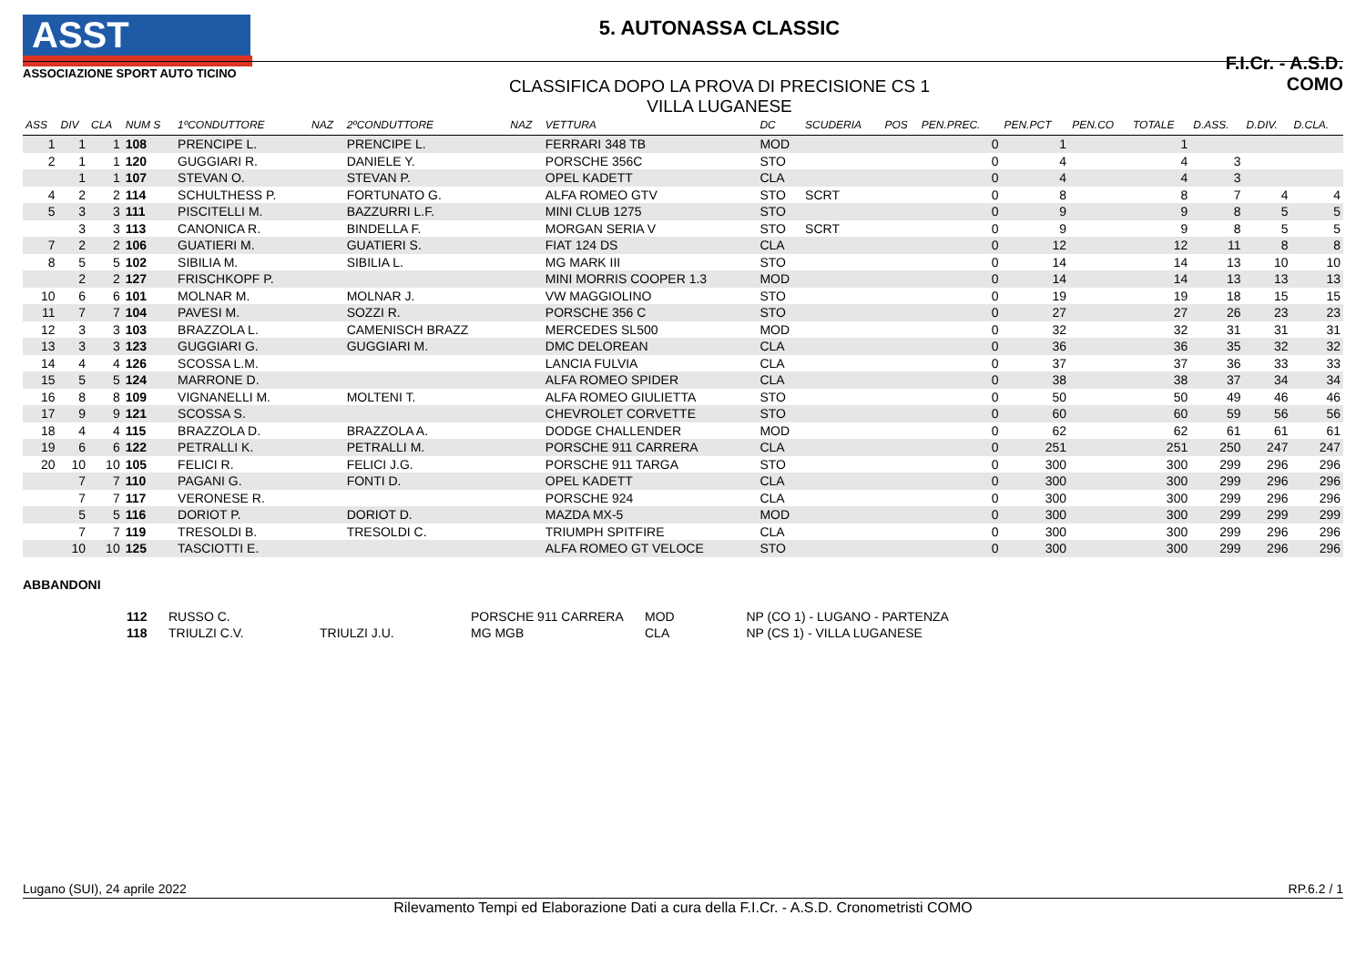ASST
ASSOCIAZIONE SPORT AUTO TICINO
5. AUTONASSA CLASSIC
CLASSIFICA DOPO LA PROVA DI PRECISIONE CS 1
VILLA LUGANESE
F.I.Cr. - A.S.D. COMO
| ASS | DIV | CLA | NUM S | 1ºCONDUTTORE | NAZ | 2ºCONDUTTORE | NAZ | VETTURA | DC | SCUDERIA | POS | PEN.PREC. | PEN.PCT | PEN.CO | TOTALE | D.ASS. | D.DIV. | D.CLA. |
| --- | --- | --- | --- | --- | --- | --- | --- | --- | --- | --- | --- | --- | --- | --- | --- | --- | --- | --- |
| 1 | 1 | 1 | 108 | PRENCIPE L. | | PRENCIPE L. | | FERRARI 348 TB | MOD | | | 0 | 1 | | 1 | | | |
| 2 | 1 | 1 | 120 | GUGGIARI R. | | DANIELE Y. | | PORSCHE 356C | STO | | | 0 | 4 | | 4 | 3 | | |
| | 1 | 1 | 107 | STEVAN O. | | STEVAN P. | | OPEL KADETT | CLA | | | 0 | 4 | | 4 | 3 | | |
| 4 | 2 | 2 | 114 | SCHULTHESS P. | | FORTUNATO G. | | ALFA ROMEO GTV | STO | SCRT | | 0 | 8 | | 8 | 7 | 4 | 4 |
| 5 | 3 | 3 | 111 | PISCITELLI M. | | BAZZURRI L.F. | | MINI CLUB 1275 | STO | | | 0 | 9 | | 9 | 8 | 5 | 5 |
| | 3 | 3 | 113 | CANONICA R. | | BINDELLA F. | | MORGAN SERIA V | STO | SCRT | | 0 | 9 | | 9 | 8 | 5 | 5 |
| 7 | 2 | 2 | 106 | GUATIERI M. | | GUATIERI S. | | FIAT 124 DS | CLA | | | 0 | 12 | | 12 | 11 | 8 | 8 |
| 8 | 5 | 5 | 102 | SIBILIA M. | | SIBILIA L. | | MG MARK III | STO | | | 0 | 14 | | 14 | 13 | 10 | 10 |
| | 2 | 2 | 127 | FRISCHKOPF P. | | | | MINI MORRIS COOPER 1.3 | MOD | | | 0 | 14 | | 14 | 13 | 13 | 13 |
| 10 | 6 | 6 | 101 | MOLNAR M. | | MOLNAR J. | | VW MAGGIOLINO | STO | | | 0 | 19 | | 19 | 18 | 15 | 15 |
| 11 | 7 | 7 | 104 | PAVESI M. | | SOZZI R. | | PORSCHE 356 C | STO | | | 0 | 27 | | 27 | 26 | 23 | 23 |
| 12 | 3 | 3 | 103 | BRAZZOLA L. | | CAMENISCH BRAZZ | | MERCEDES SL500 | MOD | | | 0 | 32 | | 32 | 31 | 31 | 31 |
| 13 | 3 | 3 | 123 | GUGGIARI G. | | GUGGIARI M. | | DMC DELOREAN | CLA | | | 0 | 36 | | 36 | 35 | 32 | 32 |
| 14 | 4 | 4 | 126 | SCOSSA L.M. | | | | LANCIA FULVIA | CLA | | | 0 | 37 | | 37 | 36 | 33 | 33 |
| 15 | 5 | 5 | 124 | MARRONE D. | | | | ALFA ROMEO SPIDER | CLA | | | 0 | 38 | | 38 | 37 | 34 | 34 |
| 16 | 8 | 8 | 109 | VIGNANELLI M. | | MOLTENI T. | | ALFA ROMEO GIULIETTA | STO | | | 0 | 50 | | 50 | 49 | 46 | 46 |
| 17 | 9 | 9 | 121 | SCOSSA S. | | | | CHEVROLET CORVETTE | STO | | | 0 | 60 | | 60 | 59 | 56 | 56 |
| 18 | 4 | 4 | 115 | BRAZZOLA D. | | BRAZZOLA A. | | DODGE CHALLENDER | MOD | | | 0 | 62 | | 62 | 61 | 61 | 61 |
| 19 | 6 | 6 | 122 | PETRALLI K. | | PETRALLI M. | | PORSCHE 911 CARRERA | CLA | | | 0 | 251 | | 251 | 250 | 247 | 247 |
| 20 | 10 | 10 | 105 | FELICI R. | | FELICI J.G. | | PORSCHE 911 TARGA | STO | | | 0 | 300 | | 300 | 299 | 296 | 296 |
| | 7 | 7 | 110 | PAGANI G. | | FONTI D. | | OPEL KADETT | CLA | | | 0 | 300 | | 300 | 299 | 296 | 296 |
| | 7 | 7 | 117 | VERONESE R. | | | | PORSCHE 924 | CLA | | | 0 | 300 | | 300 | 299 | 296 | 296 |
| | 5 | 5 | 116 | DORIOT P. | | DORIOT D. | | MAZDA MX-5 | MOD | | | 0 | 300 | | 300 | 299 | 299 | 299 |
| | 7 | 7 | 119 | TRESOLDI B. | | TRESOLDI C. | | TRIUMPH SPITFIRE | CLA | | | 0 | 300 | | 300 | 299 | 296 | 296 |
| | 10 | 10 | 125 | TASCIOTTI E. | | | | ALFA ROMEO GT VELOCE | STO | | | 0 | 300 | | 300 | 299 | 296 | 296 |
ABBANDONI
| | 112 | RUSSO C. | | PORSCHE 911 CARRERA | MOD | NP (CO 1) - LUGANO - PARTENZA |
| | 118 | TRIULZI C.V. | TRIULZI J.U. | MG MGB | CLA | NP (CS 1) - VILLA LUGANESE |
Lugano (SUI), 24 aprile 2022 RP.6.2 / 1
Rilevamento Tempi ed Elaborazione Dati a cura della F.I.Cr. - A.S.D. Cronometristi COMO